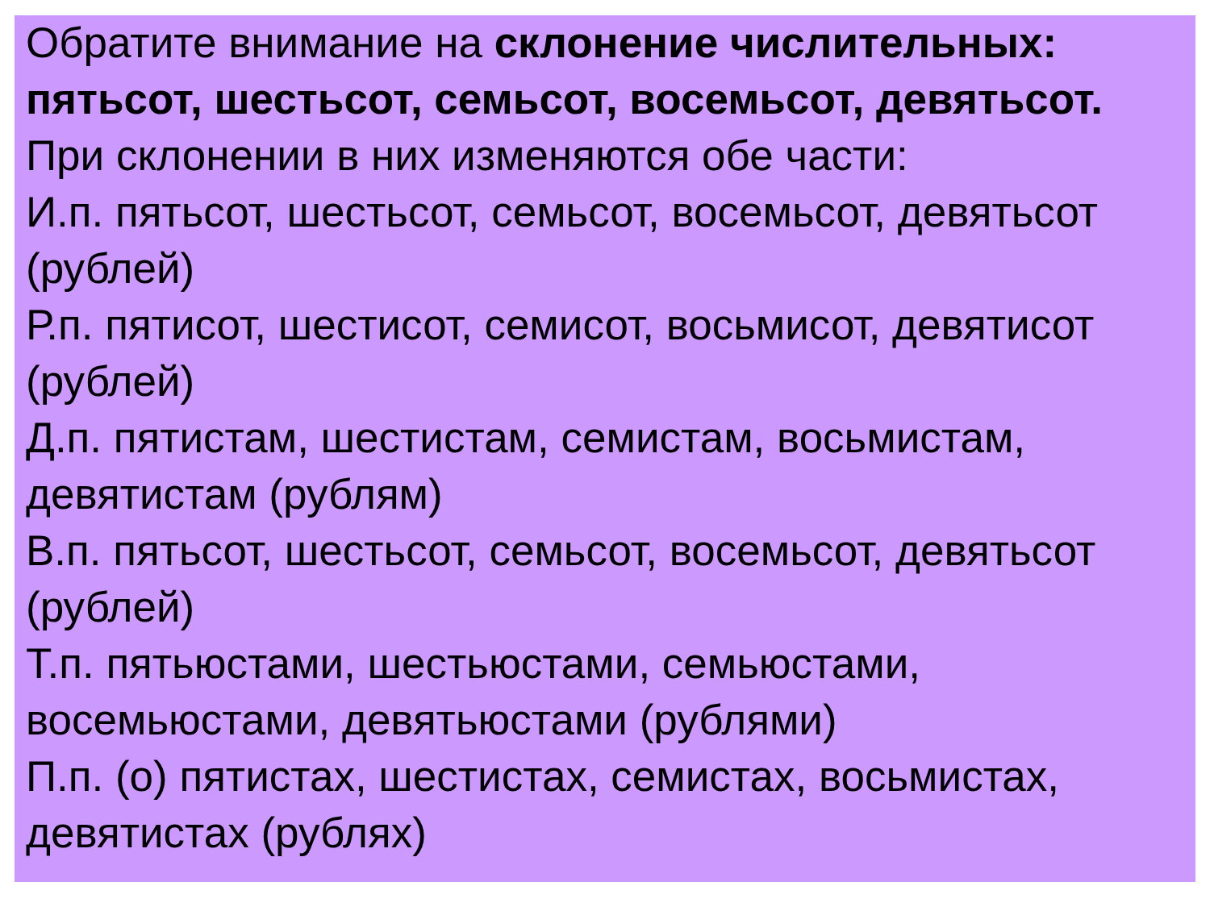Обратите внимание на склонение числительных: пятьсот, шестьсот, семьсот, восемьсот, девятьсот. При склонении в них изменяются обе части:
И.п. пятьсот, шестьсот, семьсот, восемьсот, девятьсот (рублей)
Р.п. пятисот, шестисот, семисот, восьмисот, девятисот (рублей)
Д.п. пятистам, шестистам, семистам, восьмистам, девятистам (рублям)
В.п. пятьсот, шестьсот, семьсот, восемьсот, девятьсот (рублей)
Т.п. пятьюстами, шестьюстами, семьюстами, восемьюстами, девятьюстами (рублями)
П.п. (о) пятистах, шестистах, семистах, восьмистах, девятистах (рублях)